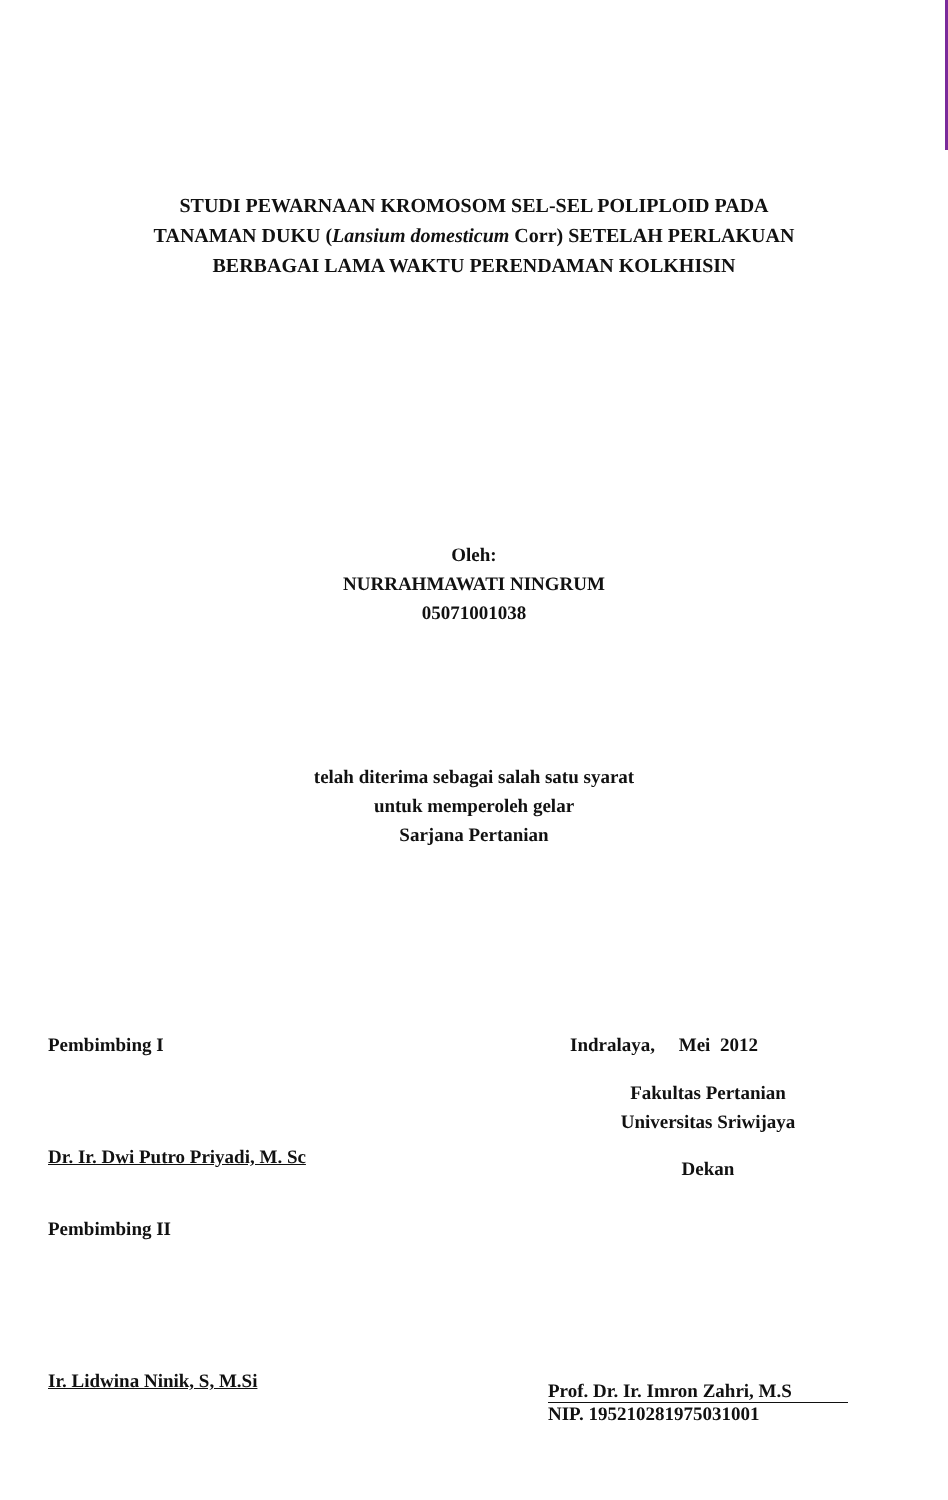STUDI PEWARNAAN KROMOSOM SEL-SEL POLIPLOID PADA
TANAMAN DUKU (Lansium domesticum Corr) SETELAH PERLAKUAN
BERBAGAI LAMA WAKTU PERENDAMAN KOLKHISIN
Oleh:
NURRAHMAWATI NINGRUM
05071001038
telah diterima sebagai salah satu syarat
untuk memperoleh gelar
Sarjana Pertanian
Pembimbing I
Dr. Ir. Dwi Putro Priyadi, M. Sc
Pembimbing II
Ir. Lidwina Ninik, S, M.Si
Indralaya, Mei 2012
Fakultas Pertanian
Universitas Sriwijaya
Dekan
Prof. Dr. Ir. Imron Zahri, M.S
NIP. 195210281975031001